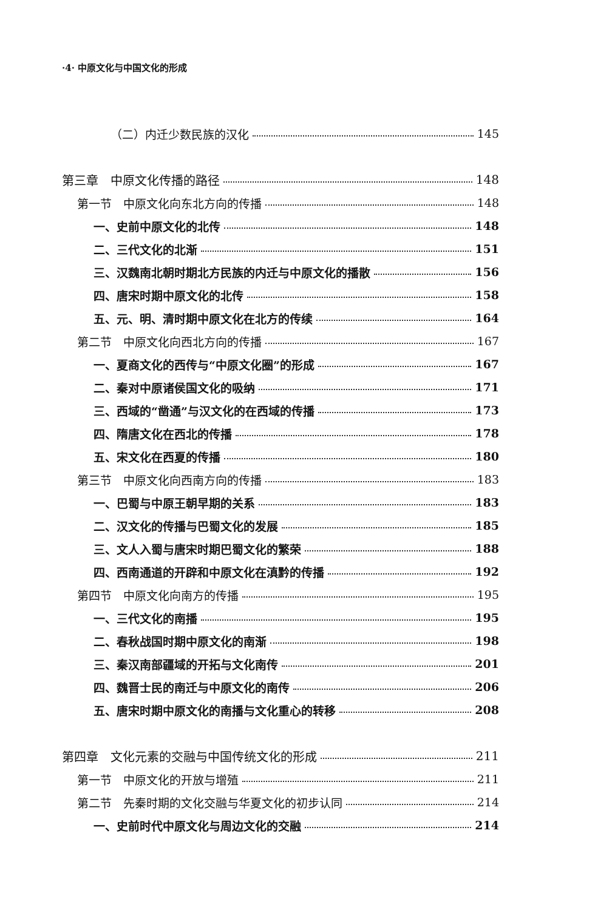·4· 中原文化与中国文化的形成
（二）内迁少数民族的汉化 145
第三章　中原文化传播的路径 148
第一节　中原文化向东北方向的传播 148
一、史前中原文化的北传 148
二、三代文化的北渐 151
三、汉魏南北朝时期北方民族的内迁与中原文化的播散 156
四、唐宋时期中原文化的北传 158
五、元、明、清时期中原文化在北方的传续 164
第二节　中原文化向西北方向的传播 167
一、夏商文化的西传与“中原文化圈”的形成 167
二、秦对中原诸侯国文化的吸纳 171
三、西域的“凿通”与汉文化的在西域的传播 173
四、隋唐文化在西北的传播 178
五、宋文化在西夏的传播 180
第三节　中原文化向西南方向的传播 183
一、巴蜀与中原王朝早期的关系 183
二、汉文化的传播与巴蜀文化的发展 185
三、文人入蜀与唐宋时期巴蜀文化的繁荣 188
四、西南通道的开辟和中原文化在滇黔的传播 192
第四节　中原文化向南方的传播 195
一、三代文化的南播 195
二、春秋战国时期中原文化的南渐 198
三、秦汉南部疆域的开拓与文化南传 201
四、魏晋士民的南迁与中原文化的南传 206
五、唐宋时期中原文化的南播与文化重心的转移 208
第四章　文化元素的交融与中国传统文化的形成 211
第一节　中原文化的开放与增殖 211
第二节　先秦时期的文化交融与华夏文化的初步认同 214
一、史前时代中原文化与周边文化的交融 214